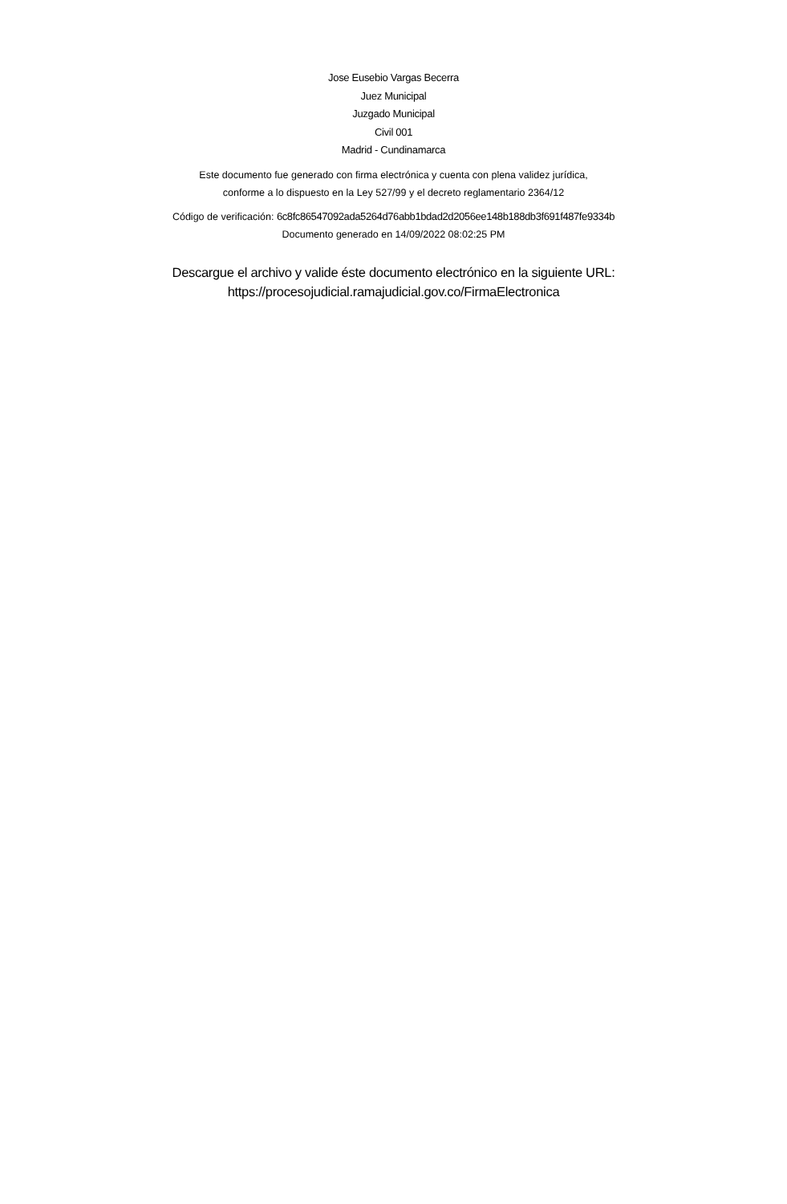Jose Eusebio Vargas Becerra
Juez Municipal
Juzgado Municipal
Civil 001
Madrid - Cundinamarca
Este documento fue generado con firma electrónica y cuenta con plena validez jurídica,
conforme a lo dispuesto en la Ley 527/99 y el decreto reglamentario 2364/12
Código de verificación: 6c8fc86547092ada5264d76abb1bdad2d2056ee148b188db3f691f487fe9334b
Documento generado en 14/09/2022 08:02:25 PM
Descargue el archivo y valide éste documento electrónico en la siguiente URL:
https://procesojudicial.ramajudicial.gov.co/FirmaElectronica